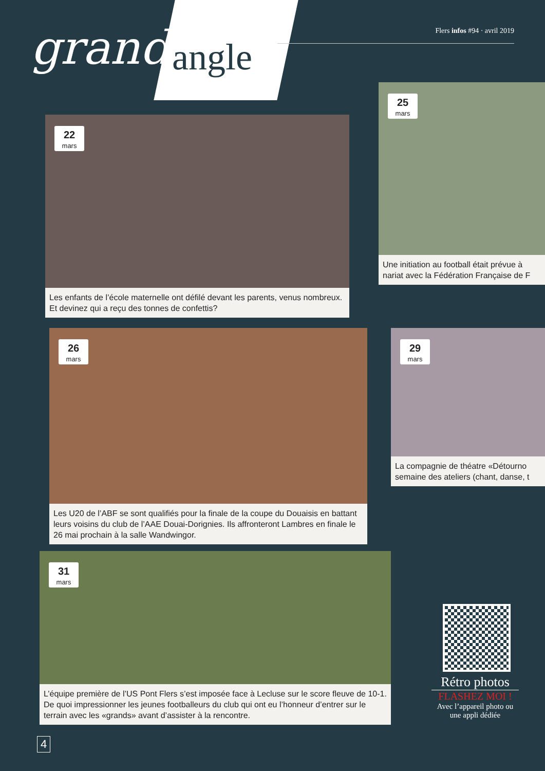grand angle
Flers infos #94 · avril 2019
22
mars
Les enfants de l’école maternelle ont défilé devant les parents, venus nombreux. Et devinez qui a reçu des tonnes de confettis?
25
mars
Une initiation au football était prévue à nariat avec la Fédération Française de F
26
mars
Les U20 de l’ABF se sont qualifiés pour la finale de la coupe du Douaisis en battant leurs voisins du club de l’AAE Douai-Dorignies. Ils affronteront Lambres en finale le 26 mai prochain à la salle Wandwingor.
29
mars
La compagnie de théatre «Détourno semaine des ateliers (chant, danse, t
31
mars
L’équipe première de l’US Pont Flers s’est imposée face à Lecluse sur le score fleuve de 10-1. De quoi impressionner les jeunes footballeurs du club qui ont eu l’honneur d’entrer sur le terrain avec les «grands» avant d’assister à la rencontre.
Rétro photos
FLASHEZ MOI !
Avec l’appareil photo ou une appli dédiée
4